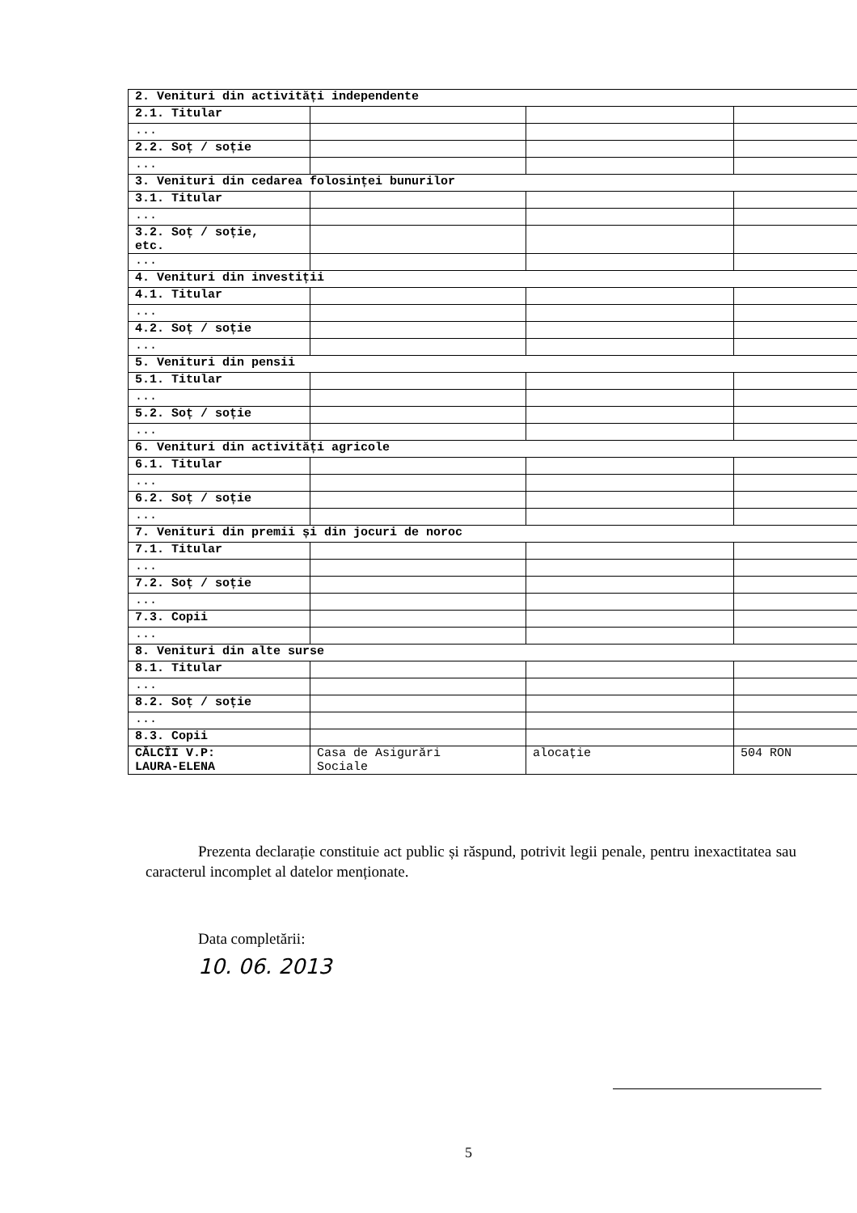| 2. Venituri din activități independente | | | |
| 2.1. Titular | | | |
| ... | | | |
| 2.2. Soț / soție | | | |
| ... | | | |
| 3. Venituri din cedarea folosinței bunurilor | | | |
| 3.1. Titular | | | |
| ... | | | |
| 3.2. Soț / soție, etc. | | | |
| ... | | | |
| 4. Venituri din investiții | | | |
| 4.1. Titular | | | |
| ... | | | |
| 4.2. Soț / soție | | | |
| ... | | | |
| 5. Venituri din pensii | | | |
| 5.1. Titular | | | |
| ... | | | |
| 5.2. Soț / soție | | | |
| ... | | | |
| 6. Venituri din activități agricole | | | |
| 6.1. Titular | | | |
| ... | | | |
| 6.2. Soț / soție | | | |
| ... | | | |
| 7. Venituri din premii și din jocuri de noroc | | | |
| 7.1. Titular | | | |
| ... | | | |
| 7.2. Soț / soție | | | |
| ... | | | |
| 7.3. Copii | | | |
| ... | | | |
| 8. Venituri din alte surse | | | |
| 8.1. Titular | | | |
| ... | | | |
| 8.2. Soț / soție | | | |
| ... | | | |
| 8.3. Copii | | | |
| CĂLCÎI V.P: LAURA-ELENA | Casa de Asigurări Sociale | alocație | 504 RON |
Prezenta declarație constituie act public și răspund, potrivit legii penale, pentru inexactitatea sau caracterul incomplet al datelor menționate.
Data completării:
10. 06. 2013
5